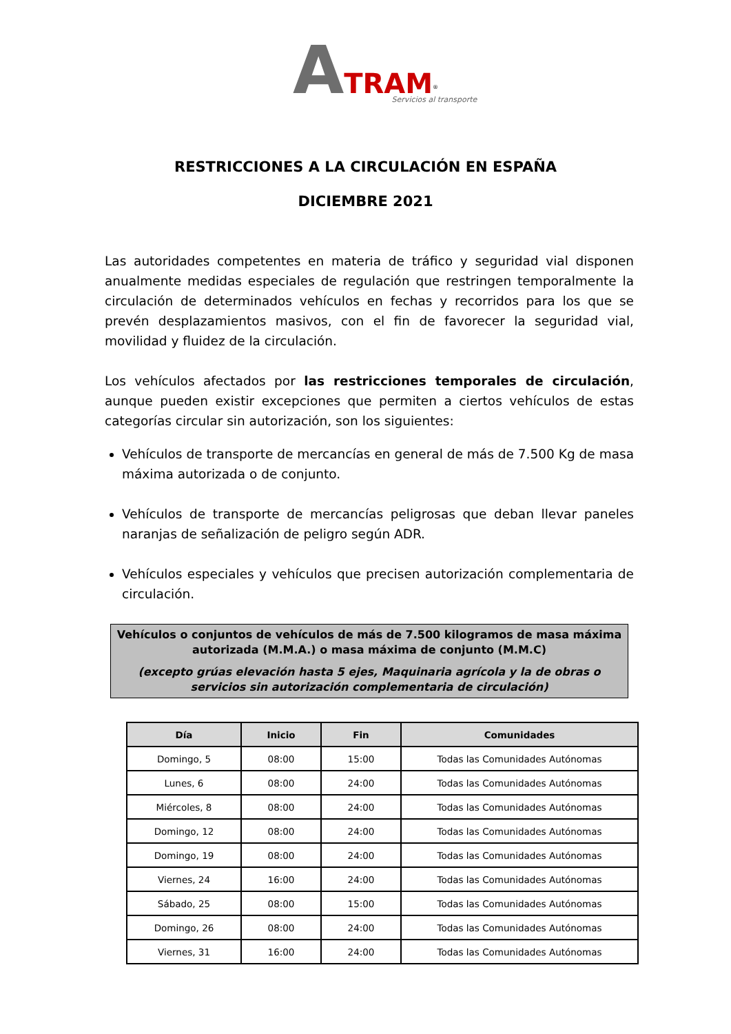ATRAM<sup>®</sup>
Servicios al transporte
RESTRICCIONES A LA CIRCULACIÓN EN ESPAÑA
DICIEMBRE 2021
Las autoridades competentes en materia de tráfico y seguridad vial disponen anualmente medidas especiales de regulación que restringen temporalmente la circulación de determinados vehículos en fechas y recorridos para los que se prevén desplazamientos masivos, con el fin de favorecer la seguridad vial, movilidad y fluidez de la circulación.
Los vehículos afectados por las restricciones temporales de circulación, aunque pueden existir excepciones que permiten a ciertos vehículos de estas categorías circular sin autorización, son los siguientes:
Vehículos de transporte de mercancías en general de más de 7.500 Kg de masa máxima autorizada o de conjunto.
Vehículos de transporte de mercancías peligrosas que deban llevar paneles naranjas de señalización de peligro según ADR.
Vehículos especiales y vehículos que precisen autorización complementaria de circulación.
Vehículos o conjuntos de vehículos de más de 7.500 kilogramos de masa máxima autorizada (M.M.A.) o masa máxima de conjunto (M.M.C)
(excepto grúas elevación hasta 5 ejes, Maquinaria agrícola y la de obras o servicios sin autorización complementaria de circulación)
| Día | Inicio | Fin | Comunidades |
| --- | --- | --- | --- |
| Domingo, 5 | 08:00 | 15:00 | Todas las Comunidades Autónomas |
| Lunes, 6 | 08:00 | 24:00 | Todas las Comunidades Autónomas |
| Miércoles, 8 | 08:00 | 24:00 | Todas las Comunidades Autónomas |
| Domingo, 12 | 08:00 | 24:00 | Todas las Comunidades Autónomas |
| Domingo, 19 | 08:00 | 24:00 | Todas las Comunidades Autónomas |
| Viernes, 24 | 16:00 | 24:00 | Todas las Comunidades Autónomas |
| Sábado, 25 | 08:00 | 15:00 | Todas las Comunidades Autónomas |
| Domingo, 26 | 08:00 | 24:00 | Todas las Comunidades Autónomas |
| Viernes, 31 | 16:00 | 24:00 | Todas las Comunidades Autónomas |